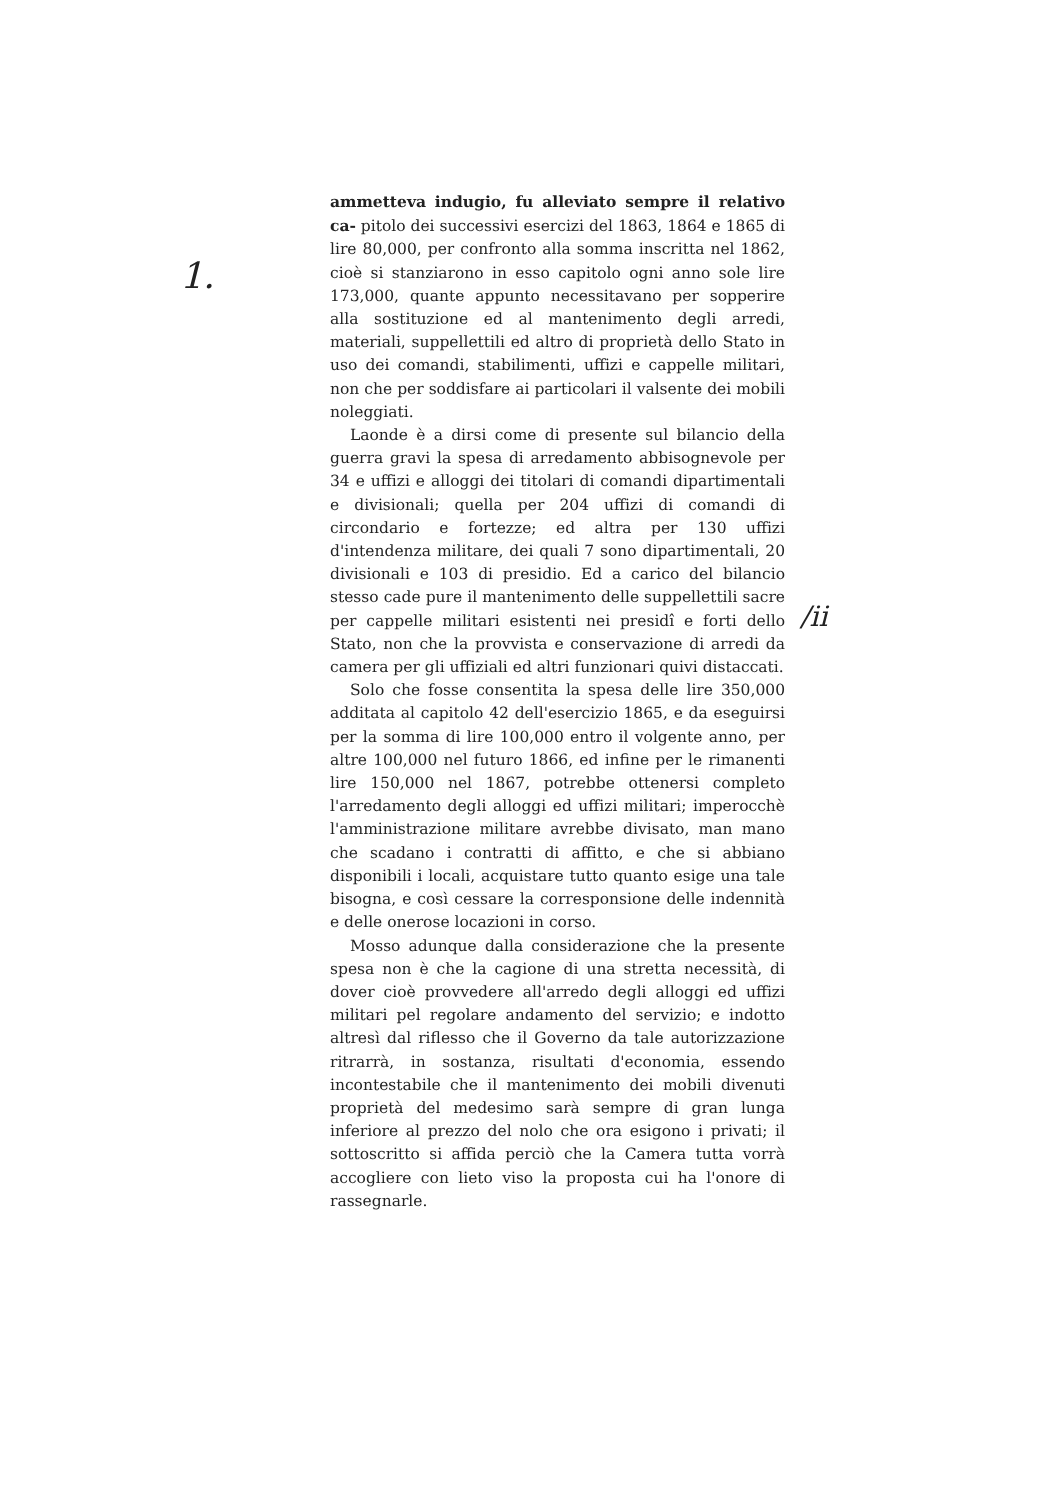1.
/ii
ammetteva indugio, fu alleviato sempre il relativo ca- pitolo dei successivi esercizi del 1863, 1864 e 1865 di lire 80,000, per confronto alla somma inscritta nel 1862, cioè si stanziarono in esso capitolo ogni anno sole lire 173,000, quante appunto necessitavano per sopperire alla sostituzione ed al mantenimento degli arredi, materiali, suppellettili ed altro di proprietà dello Stato in uso dei comandi, stabilimenti, uffizi e cappelle militari, non che per soddisfare ai particolari il valsente dei mobili noleggiati.
Laonde è a dirsi come di presente sul bilancio della guerra gravi la spesa di arredamento abbisognevole per 34 e uffizi e alloggi dei titolari di comandi dipartimentali e divisionali; quella per 204 uffizi di comandi di circondario e fortezze; ed altra per 130 uffizi d'intendenza militare, dei quali 7 sono dipartimentali, 20 divisionali e 103 di presidio. Ed a carico del bilancio stesso cade pure il mantenimento delle suppellettili sacre per cappelle militari esistenti nei presidî e forti dello Stato, non che la provvista e conservazione di arredi da camera per gli uffiziali ed altri funzionari quivi distaccati.
Solo che fosse consentita la spesa delle lire 350,000 additata al capitolo 42 dell'esercizio 1865, e da eseguirsi per la somma di lire 100,000 entro il volgente anno, per altre 100,000 nel futuro 1866, ed infine per le rimanenti lire 150,000 nel 1867, potrebbe ottenersi completo l'arredamento degli alloggi ed uffizi militari; imperocchè l'amministrazione militare avrebbe divisato, man mano che scadano i contratti di affitto, e che si abbiano disponibili i locali, acquistare tutto quanto esige una tale bisogna, e così cessare la corresponsione delle indennità e delle onerose locazioni in corso.
Mosso adunque dalla considerazione che la presente spesa non è che la cagione di una stretta necessità, di dover cioè provvedere all'arredo degli alloggi ed uffizi militari pel regolare andamento del servizio; e indotto altresì dal riflesso che il Governo da tale autorizzazione ritrarrà, in sostanza, risultati d'economia, essendo incontestabile che il mantenimento dei mobili divenuti proprietà del medesimo sarà sempre di gran lunga inferiore al prezzo del nolo che ora esigono i privati; il sottoscritto si affida perciò che la Camera tutta vorrà accogliere con lieto viso la proposta cui ha l'onore di rassegnarle.